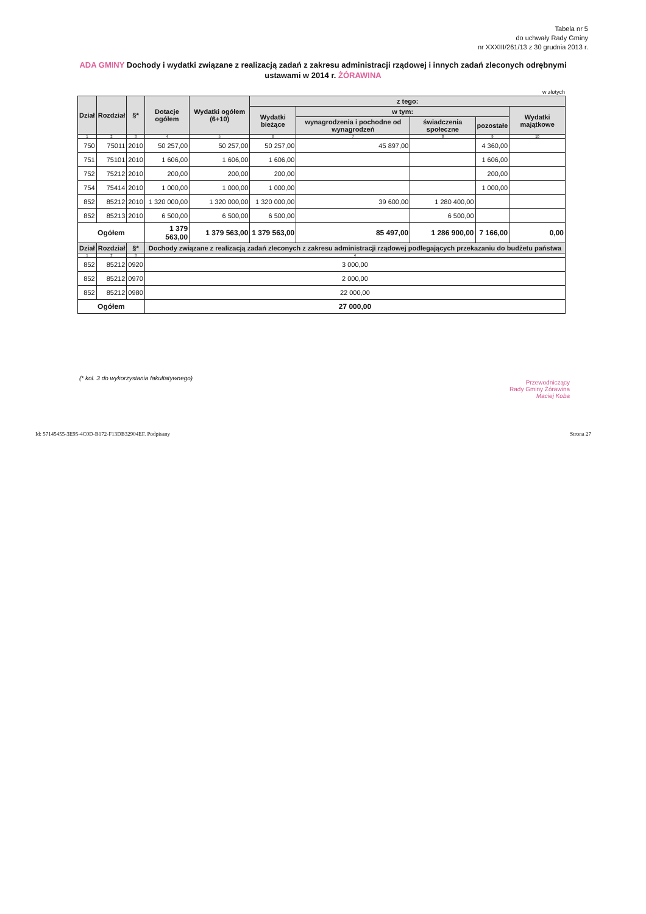Tabela nr 5
do uchwały Rady Gminy
nr XXXIII/261/13 z 30 grudnia 2013 r.
ADA GMINY Dochody i wydatki związane z realizacją zadań z zakresu administracji rządowej i innych zadań zleconych odrębnymi ustawami w 2014 r. ŻÓRAWINA
w złotych
| Dział | Rozdział | §* | Dotacje ogółem | Wydatki ogółem (6+10) | z tego: | | | | |
| --- | --- | --- | --- | --- | --- | --- | --- | --- | --- |
| | | | | | Wydatki bieżące | w tym: | | | Wydatki majątkowe |
| | | | | | | wynagrodzenia i pochodne od wynagrodzeń | świadczenia społeczne | pozostałe | |
| 1 | 2 | 3 | 4 | 5 | 6 | 7 | 8 | 9 | 10 |
| 750 | 75011 | 2010 | 50 257,00 | 50 257,00 | 50 257,00 | 45 897,00 | | 4 360,00 | |
| 751 | 75101 | 2010 | 1 606,00 | 1 606,00 | 1 606,00 | | | 1 606,00 | |
| 752 | 75212 | 2010 | 200,00 | 200,00 | 200,00 | | | 200,00 | |
| 754 | 75414 | 2010 | 1 000,00 | 1 000,00 | 1 000,00 | | | 1 000,00 | |
| 852 | 85212 | 2010 | 1 320 000,00 | 1 320 000,00 | 1 320 000,00 | 39 600,00 | 1 280 400,00 | | |
| 852 | 85213 | 2010 | 6 500,00 | 6 500,00 | 6 500,00 | | 6 500,00 | | |
| Ogółem | | | 1 379 563,00 | 1 379 563,00 | 1 379 563,00 | 85 497,00 | 1 286 900,00 | 7 166,00 | 0,00 |
| Dział | Rozdział | §* | Dochody związane z realizacją zadań zleconych z zakresu administracji rządowej podlegających przekazaniu do budżetu państwa | | | | | | |
| 1 | 2 | 3 | 4 | | | | | | |
| 852 | 85212 | 0920 | 3 000,00 | | | | | | |
| 852 | 85212 | 0970 | 2 000,00 | | | | | | |
| 852 | 85212 | 0980 | 22 000,00 | | | | | | |
| Ogółem | | | 27 000,00 | | | | | | |
(* kol. 3 do wykorzystania fakultatywnego)
Przewodniczący
Rady Gminy Żórawina
Maciej Koba
Id: 57145455-3E95-4C0D-B172-F13DB32904EF. Podpisany
Strona 27